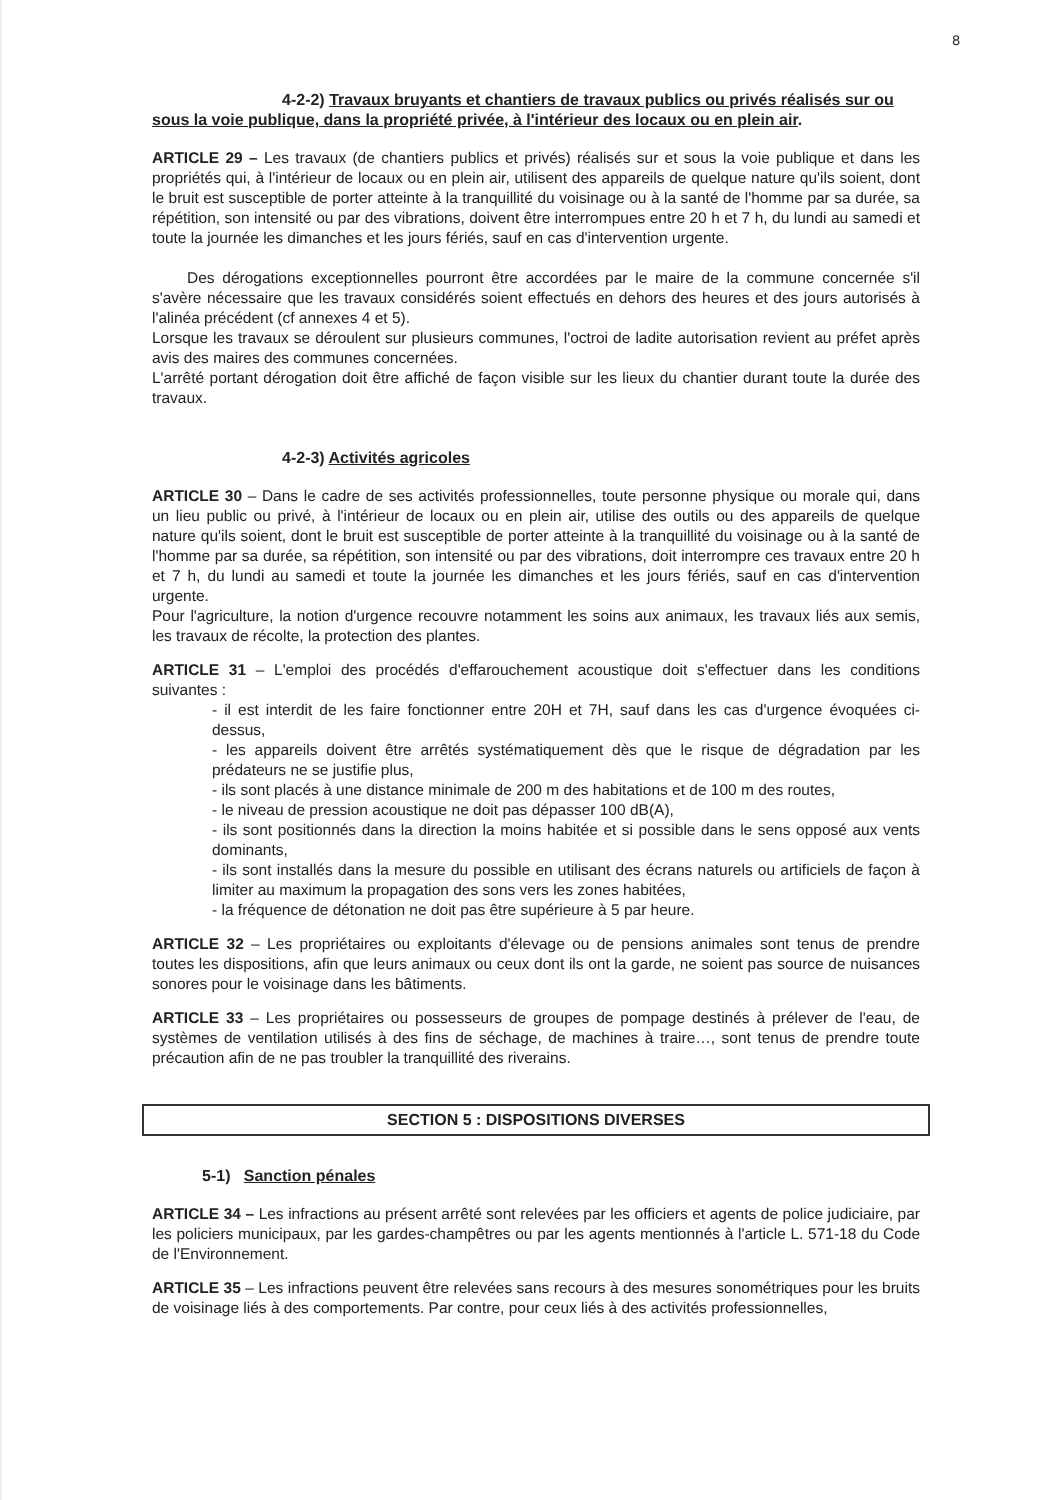8
4-2-2) Travaux bruyants et chantiers de travaux publics ou privés réalisés sur ou
sous la voie publique, dans la propriété privée, à l'intérieur des locaux ou en plein air.
ARTICLE 29 – Les travaux (de chantiers publics et privés) réalisés sur et sous la voie publique et dans les propriétés qui, à l'intérieur de locaux ou en plein air, utilisent des appareils de quelque nature qu'ils soient, dont le bruit est susceptible de porter atteinte à la tranquillité du voisinage ou à la santé de l'homme par sa durée, sa répétition, son intensité ou par des vibrations, doivent être interrompues entre 20 h et 7 h, du lundi au samedi et toute la journée les dimanches et les jours fériés, sauf en cas d'intervention urgente.
Des dérogations exceptionnelles pourront être accordées par le maire de la commune concernée s'il s'avère nécessaire que les travaux considérés soient effectués en dehors des heures et des jours autorisés à l'alinéa précédent (cf annexes 4 et 5).
Lorsque les travaux se déroulent sur plusieurs communes, l'octroi de ladite autorisation revient au préfet après avis des maires des communes concernées.
L'arrêté portant dérogation doit être affiché de façon visible sur les lieux du chantier durant toute la durée des travaux.
4-2-3) Activités agricoles
ARTICLE 30 – Dans le cadre de ses activités professionnelles, toute personne physique ou morale qui, dans un lieu public ou privé, à l'intérieur de locaux ou en plein air, utilise des outils ou des appareils de quelque nature qu'ils soient, dont le bruit est susceptible de porter atteinte à la tranquillité du voisinage ou à la santé de l'homme par sa durée, sa répétition, son intensité ou par des vibrations, doit interrompre ces travaux entre 20 h et 7 h, du lundi au samedi et toute la journée les dimanches et les jours fériés, sauf en cas d'intervention urgente.
Pour l'agriculture, la notion d'urgence recouvre notamment les soins aux animaux, les travaux liés aux semis, les travaux de récolte, la protection des plantes.
ARTICLE 31 – L'emploi des procédés d'effarouchement acoustique doit s'effectuer dans les conditions suivantes :
- il est interdit de les faire fonctionner entre 20H et 7H, sauf dans les cas d'urgence évoquées ci-dessus,
- les appareils doivent être arrêtés systématiquement dès que le risque de dégradation par les prédateurs ne se justifie plus,
- ils sont placés à une distance minimale de 200 m des habitations et de 100 m des routes,
- le niveau de pression acoustique ne doit pas dépasser 100 dB(A),
- ils sont positionnés dans la direction la moins habitée et si possible dans le sens opposé aux vents dominants,
- ils sont installés dans la mesure du possible en utilisant des écrans naturels ou artificiels de façon à limiter au maximum la propagation des sons vers les zones habitées,
- la fréquence de détonation ne doit pas être supérieure à 5 par heure.
ARTICLE 32 – Les propriétaires ou exploitants d'élevage ou de pensions animales sont tenus de prendre toutes les dispositions, afin que leurs animaux ou ceux dont ils ont la garde, ne soient pas source de nuisances sonores pour le voisinage dans les bâtiments.
ARTICLE 33 – Les propriétaires ou possesseurs de groupes de pompage destinés à prélever de l'eau, de systèmes de ventilation utilisés à des fins de séchage, de machines à traire…, sont tenus de prendre toute précaution afin de ne pas troubler la tranquillité des riverains.
SECTION 5 : DISPOSITIONS DIVERSES
5-1) Sanction pénales
ARTICLE 34 – Les infractions au présent arrêté sont relevées par les officiers et agents de police judiciaire, par les policiers municipaux, par les gardes-champêtres ou par les agents mentionnés à l'article L. 571-18 du Code de l'Environnement.
ARTICLE 35 – Les infractions peuvent être relevées sans recours à des mesures sonométriques pour les bruits de voisinage liés à des comportements. Par contre, pour ceux liés à des activités professionnelles,